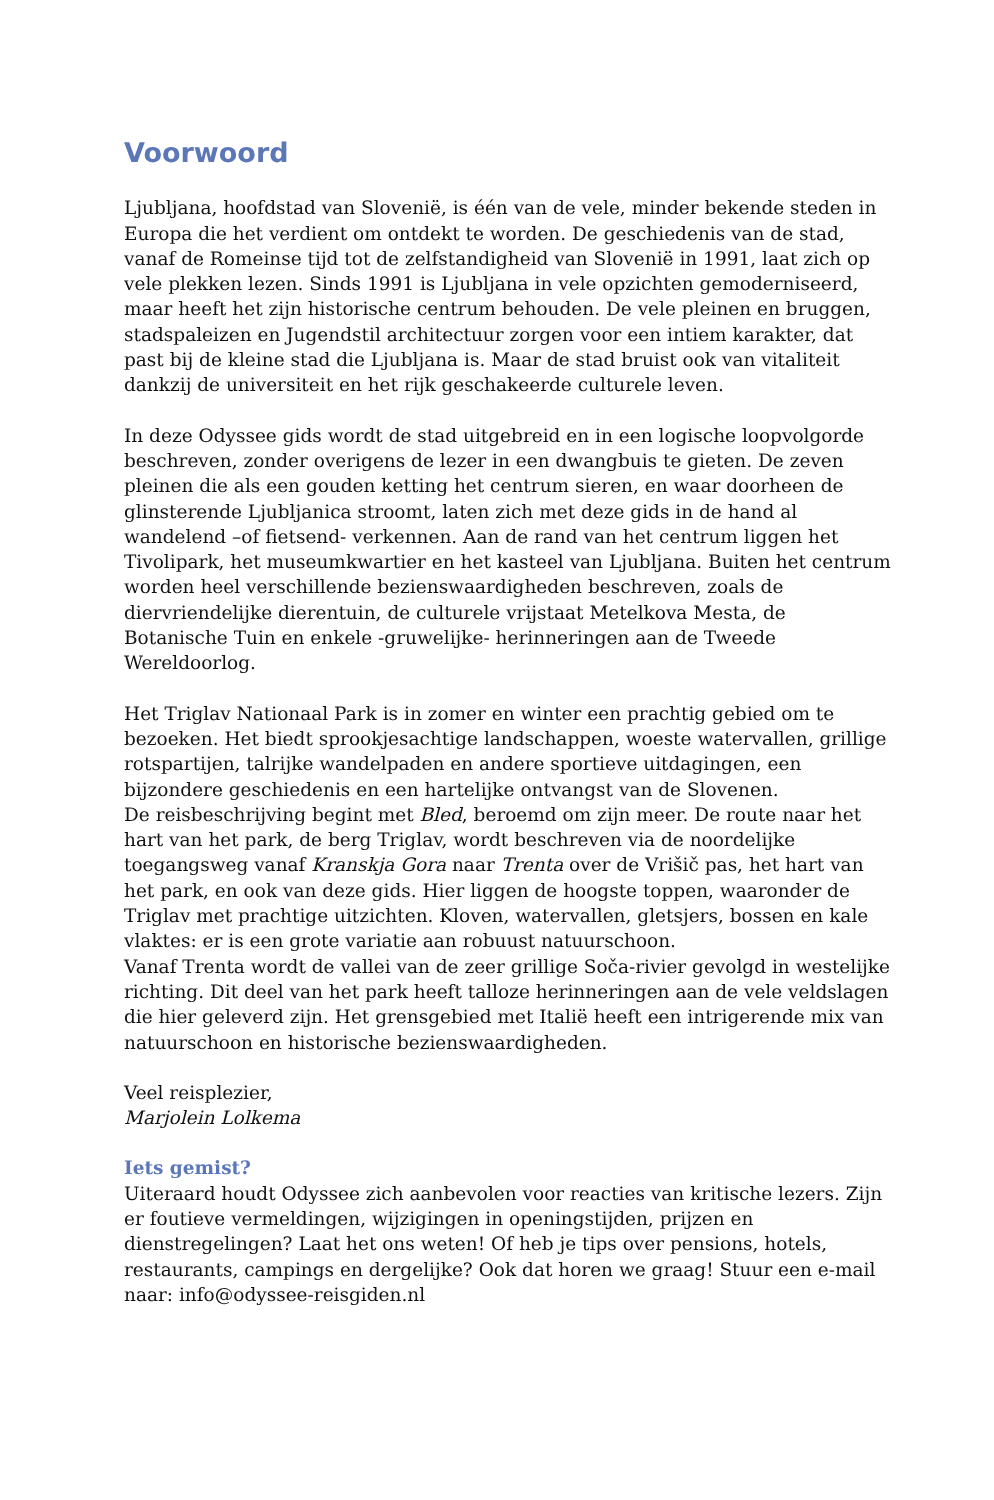Voorwoord
Ljubljana, hoofdstad van Slovenië, is één van de vele, minder bekende steden in Europa die het verdient om ontdekt te worden. De geschiedenis van de stad, vanaf de Romeinse tijd tot de zelfstandigheid van Slovenië in 1991, laat zich op vele plekken lezen. Sinds 1991 is Ljubljana in vele opzichten gemoderniseerd, maar heeft het zijn historische centrum behouden. De vele pleinen en bruggen, stadspaleizen en Jugendstil architectuur zorgen voor een intiem karakter, dat past bij de kleine stad die Ljubljana is. Maar de stad bruist ook van vitaliteit dankzij de universiteit en het rijk geschakeerde culturele leven.
In deze Odyssee gids wordt de stad uitgebreid en in een logische loopvolgorde beschreven, zonder overigens de lezer in een dwangbuis te gieten. De zeven pleinen die als een gouden ketting het centrum sieren, en waar doorheen de glinsterende Ljubljanica stroomt, laten zich met deze gids in de hand al wandelend –of fietsend- verkennen. Aan de rand van het centrum liggen het Tivolipark, het museumkwartier en het kasteel van Ljubljana. Buiten het centrum worden heel verschillende bezienswaardigheden beschreven, zoals de diervriendelijke dierentuin, de culturele vrijstaat Metelkova Mesta, de Botanische Tuin en enkele -gruwelijke- herinneringen aan de Tweede Wereldoorlog.
Het Triglav Nationaal Park is in zomer en winter een prachtig gebied om te bezoeken. Het biedt sprookjesachtige landschappen, woeste watervallen, grillige rotspartijen, talrijke wandelpaden en andere sportieve uitdagingen, een bijzondere geschiedenis en een hartelijke ontvangst van de Slovenen.
De reisbeschrijving begint met Bled, beroemd om zijn meer. De route naar het hart van het park, de berg Triglav, wordt beschreven via de noordelijke toegangsweg vanaf Kranskja Gora naar Trenta over de Vrišič pas, het hart van het park, en ook van deze gids. Hier liggen de hoogste toppen, waaronder de Triglav met prachtige uitzichten. Kloven, watervallen, gletsjers, bossen en kale vlaktes: er is een grote variatie aan robuust natuurschoon.
Vanaf Trenta wordt de vallei van de zeer grillige Soča-rivier gevolgd in westelijke richting. Dit deel van het park heeft talloze herinneringen aan de vele veldslagen die hier geleverd zijn. Het grensgebied met Italië heeft een intrigerende mix van natuurschoon en historische bezienswaardigheden.
Veel reisplezier,
Marjolein Lolkema
Iets gemist?
Uiteraard houdt Odyssee zich aanbevolen voor reacties van kritische lezers. Zijn er foutieve vermeldingen, wijzigingen in openingstijden, prijzen en dienstregelingen? Laat het ons weten! Of heb je tips over pensions, hotels, restaurants, campings en dergelijke? Ook dat horen we graag! Stuur een e-mail naar: info@odyssee-reisgiden.nl